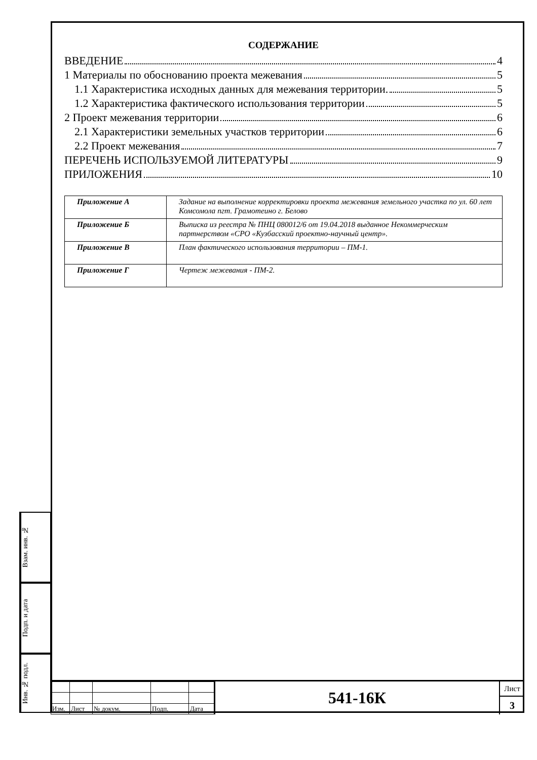СОДЕРЖАНИЕ
ВВЕДЕНИЕ 4
1 Материалы по обоснованию проекта межевания 5
1.1 Характеристика исходных данных для межевания территории. 5
1.2 Характеристика фактического использования территории 5
2 Проект межевания территории 6
2.1 Характеристики земельных участков территории 6
2.2 Проект межевания 7
ПЕРЕЧЕНЬ ИСПОЛЬЗУЕМОЙ ЛИТЕРАТУРЫ 9
ПРИЛОЖЕНИЯ 10
| Приложение А | Задание на выполнение корректировки проекта межевания земельного участка по ул. 60 лет Комсомола пгт. Грамотеино г. Белово |
| Приложение Б | Выписка из реестра № ПНЦ 080012/6 от 19.04.2018 выданное Некоммерческим партнерством «СРО «Кузбасский проектно-научный центр». |
| Приложение В | План фактического использования территории – ПМ-1. |
| Приложение Г | Чертеж межевания - ПМ-2. |
Взам. инв. №
Подп. и дата
Инв. № подл.
| Изм. | Лист | № докум. | Подп. | Дата |
541-16К
Лист
3